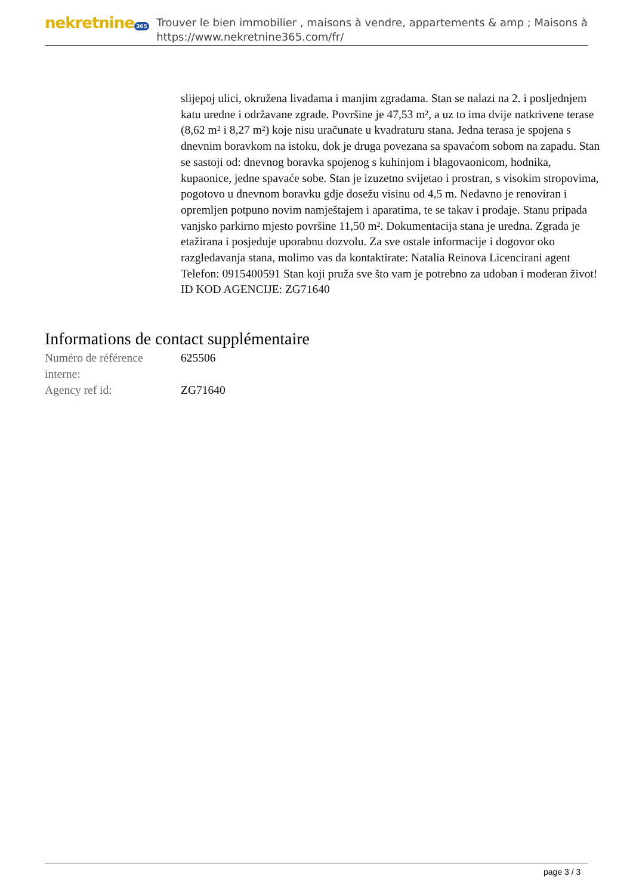nekretnine 365
Trouver le bien immobilier , maisons à vendre, appartements & amp ; Maisons à
https://www.nekretnine365.com/fr/
slijepoj ulici, okružena livadama i manjim zgradama. Stan se nalazi na 2. i posljednjem katu uredne i održavane zgrade. Površine je 47,53 m², a uz to ima dvije natkrivene terase (8,62 m² i 8,27 m²) koje nisu uračunate u kvadraturu stana. Jedna terasa je spojena s dnevnim boravkom na istoku, dok je druga povezana sa spavaćom sobom na zapadu. Stan se sastoji od: dnevnog boravka spojenog s kuhinjom i blagovaonicom, hodnika, kupaonice, jedne spavaće sobe. Stan je izuzetno svijetao i prostran, s visokim stropovima, pogotovo u dnevnom boravku gdje dosežu visinu od 4,5 m. Nedavno je renoviran i opremljen potpuno novim namještajem i aparatima, te se takav i prodaje. Stanu pripada vanjsko parkirno mjesto površine 11,50 m². Dokumentacija stana je uredna. Zgrada je etažirana i posjeduje uporabnu dozvolu. Za sve ostale informacije i dogovor oko razgledavanja stana, molimo vas da kontaktirate: Natalia Reinova Licencirani agent Telefon: 0915400591 Stan koji pruža sve što vam je potrebno za udoban i moderan život! ID KOD AGENCIJE: ZG71640
Informations de contact supplémentaire
| Numéro de référence interne: | 625506 |
| Agency ref id: | ZG71640 |
page 3 / 3